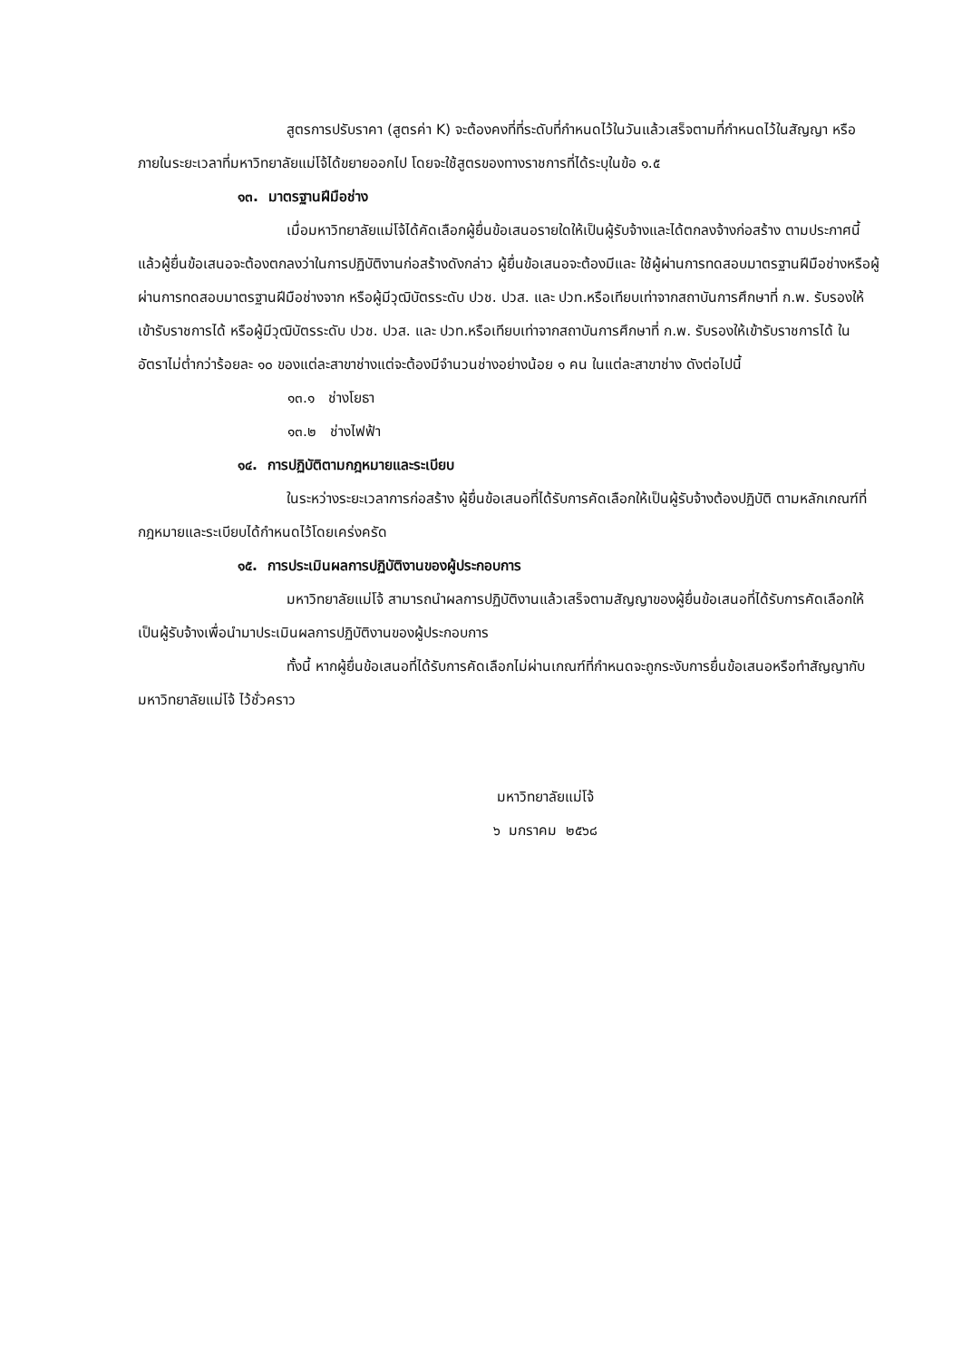สูตรการปรับราคา (สูตรค่า K) จะต้องคงที่ที่ระดับที่กำหนดไว้ในวันแล้วเสร็จตามที่กำหนดไว้ในสัญญา หรือภายในระยะเวลาที่มหาวิทยาลัยแม่โจ้ได้ขยายออกไป โดยจะใช้สูตรของทางราชการที่ได้ระบุในข้อ ๑.๕
๑๓. มาตรฐานฝีมือช่าง
เมื่อมหาวิทยาลัยแม่โจ้ได้คัดเลือกผู้ยื่นข้อเสนอรายใดให้เป็นผู้รับจ้างและได้ตกลงจ้างก่อสร้าง ตามประกาศนี้แล้วผู้ยื่นข้อเสนอจะต้องตกลงว่าในการปฏิบัติงานก่อสร้างดังกล่าว ผู้ยื่นข้อเสนอจะต้องมีและ ใช้ผู้ผ่านการทดสอบมาตรฐานฝีมือช่างหรือผู้ผ่านการทดสอบมาตรฐานฝีมือช่างจาก หรือผู้มีวุฒิบัตรระดับ ปวช. ปวส. และ ปวท.หรือเทียบเท่าจากสถาบันการศึกษาที่ ก.พ. รับรองให้เข้ารับราชการได้ หรือผู้มีวุฒิบัตรระดับ ปวช. ปวส. และ ปวท.หรือเทียบเท่าจากสถาบันการศึกษาที่ ก.พ. รับรองให้เข้ารับราชการได้ ในอัตราไม่ต่ำกว่าร้อยละ ๑๐ ของแต่ละสาขาช่างแต่จะต้องมีจำนวนช่างอย่างน้อย ๑ คน ในแต่ละสาขาช่าง ดังต่อไปนี้
๑๓.๑ ช่างโยธา
๑๓.๒ ช่างไฟฟ้า
๑๔. การปฏิบัติตามกฎหมายและระเบียบ
ในระหว่างระยะเวลาการก่อสร้าง ผู้ยื่นข้อเสนอที่ได้รับการคัดเลือกให้เป็นผู้รับจ้างต้องปฏิบัติ ตามหลักเกณฑ์ที่กฎหมายและระเบียบได้กำหนดไว้โดยเคร่งครัด
๑๕. การประเมินผลการปฏิบัติงานของผู้ประกอบการ
มหาวิทยาลัยแม่โจ้ สามารถนำผลการปฏิบัติงานแล้วเสร็จตามสัญญาของผู้ยื่นข้อเสนอที่ได้รับการคัดเลือกให้ เป็นผู้รับจ้างเพื่อนำมาประเมินผลการปฏิบัติงานของผู้ประกอบการ
ทั้งนี้ หากผู้ยื่นข้อเสนอที่ได้รับการคัดเลือกไม่ผ่านเกณฑ์ที่กำหนดจะถูกระงับการยื่นข้อเสนอหรือทำสัญญากับมหาวิทยาลัยแม่โจ้ ไว้ชั่วคราว
มหาวิทยาลัยแม่โจ้
๖ มกราคม ๒๕๖๘